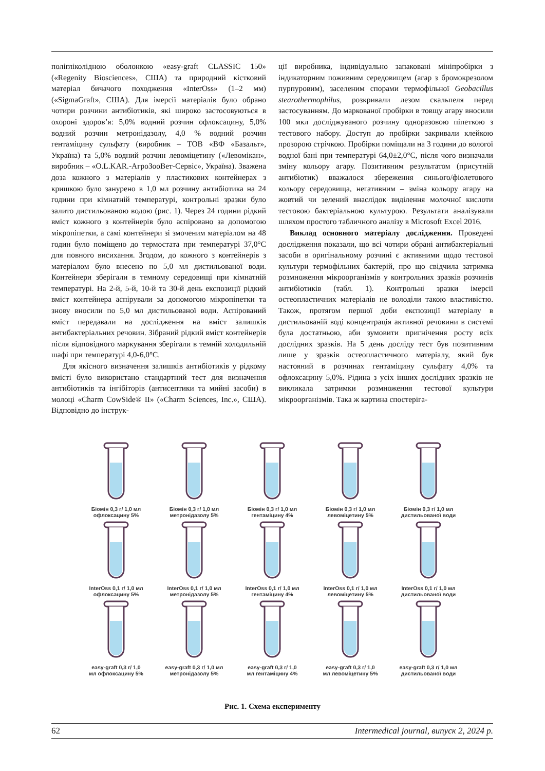полігліколідною оболонкою «easy-graft CLASSIC 150» («Regenity Biosciences», США) та природний кістковий матеріал бичачого походження «InterOss» (1–2 мм) («SigmaGraft», США). Для імерсії матеріалів було обрано чотири розчини антибіотиків, які широко застосовуються в охороні здоров’я: 5,0% водний розчин офлоксацину, 5,0% водний розчин метронідазолу, 4,0 % водний розчин гентаміцину сульфату (виробник – ТОВ «ВФ «Базальт», Україна) та 5,0% водний розчин левоміцетину («Левомікан», виробник – «O.L.KAR.-АгроЗооВет-Сервіс», Україна). Зважена доза кожного з матеріалів у пластикових контейнерах з кришкою було занурено в 1,0 мл розчину антибіотика на 24 години при кімнатній температурі, контрольні зразки було залито дистильованою водою (рис. 1). Через 24 години рідкий вміст кожного з контейнерів було аспіровано за допомогою мікропіпетки, а самі контейнери зі змоченим матеріалом на 48 годин було поміщено до термостата при температурі 37,0°С для повного висихання. Згодом, до кожного з контейнерів з матеріалом було внесено по 5,0 мл дистильованої води. Контейнери зберігали в темному середовищі при кімнатній температурі. На 2-й, 5-й, 10-й та 30-й день експозиції рідкий вміст контейнера аспірували за допомогою мікропіпетки та знову вносили по 5,0 мл дистильованої води. Аспірований вміст передавали на дослідження на вміст залишків антибактеріальних речовин. Зібраний рідкий вміст контейнерів після відповідного маркування зберігали в темній холодильній шафі при температурі 4,0-6,0°С.
Для якісного визначення залишків антибіотиків у рідкому вмісті було використано стандартний тест для визначення антибіотиків та інгібіторів (антисептики та мийні засоби) в молоці «Charm CowSide® II» («Charm Sciences, Inc.», США). Відповідно до інструк-
ції виробника, індивідуально запаковані мініпробірки з індикаторним поживним середовищем (агар з бромокрезолом пурпуровим), заселеним спорами термофільної Geobacillus stearothermophilus, розкривали лезом скальпеля перед застосуванням. До маркованої пробірки в товщу агару вносили 100 мкл досліджуваного розчину одноразовою піпеткою з тестового набору. Доступ до пробірки закривали клейкою прозорою стрічкою. Пробірки поміщали на 3 години до вологої водної бані при температурі 64,0±2,0°С, після чого визначали зміну кольору агару. Позитивним результатом (присутній антибіотик) вважалося збереження синього/фіолетового кольору середовища, негативним – зміна кольору агару на жовтий чи зелений внаслідок виділення молочної кислоти тестовою бактеріальною культурою. Результати аналізували шляхом простого табличного аналізу в Microsoft Excel 2016.
Виклад основного матеріалу дослідження. Проведені дослідження показали, що всі чотири обрані антибактеріальні засоби в оригінальному розчині є активними щодо тестової культури термофільних бактерій, про що свідчила затримка розмноження мікроорганізмів у контрольних зразків розчинів антибіотиків (табл. 1). Контрольні зразки імерсії остеопластичних матеріалів не володіли такою властивістю. Також, протягом першої доби експозиції матеріалу в дистильованій воді концентрація активної речовини в системі була достатньою, аби зумовити пригнічення росту всіх дослідних зразків. На 5 день досліду тест був позитивним лише у зразків остеопластичного матеріалу, який був настояний в розчинах гентаміцину сульфату 4,0% та офлоксацину 5,0%. Рідина з усіх інших дослідних зразків не викликала затримки розмноження тестової культури мікроорганізмів. Така ж картина спостеріга-
Біомін 0,3 г/ 1,0 мл
офлоксацину 5%
Біомін 0,3 г/ 1,0 мл
метронідазолу 5%
Біомін 0,3 г/ 1,0 мл
гентаміцину 4%
Біомін 0,3 г/ 1,0 мл
левоміцетину 5%
Біомін 0,3 г/ 1,0 мл
дистильованої води
InterOss 0,1 г/ 1,0 мл
офлоксацину 5%
InterOss 0,1 г/ 1,0 мл
метронідазолу 5%
InterOss 0,1 г/ 1,0 мл
гентаміцину 4%
InterOss 0,1 г/ 1,0 мл
левоміцетину 5%
InterOss 0,1 г/ 1,0 мл
дистильованої води
easy-graft 0,3 г/ 1,0
мл офлоксацину 5%
easy-graft 0,3 г/ 1,0 мл
метронідазолу 5%
easy-graft 0,3 г/ 1,0
мл гентаміцину 4%
easy-graft 0,3 г/ 1,0
мл левоміцетину 5%
easy-graft 0,3 г/ 1,0 мл
дистильованої води
Рис. 1. Схема експерименту
62 Intermedical journal, випуск 2, 2024 р.